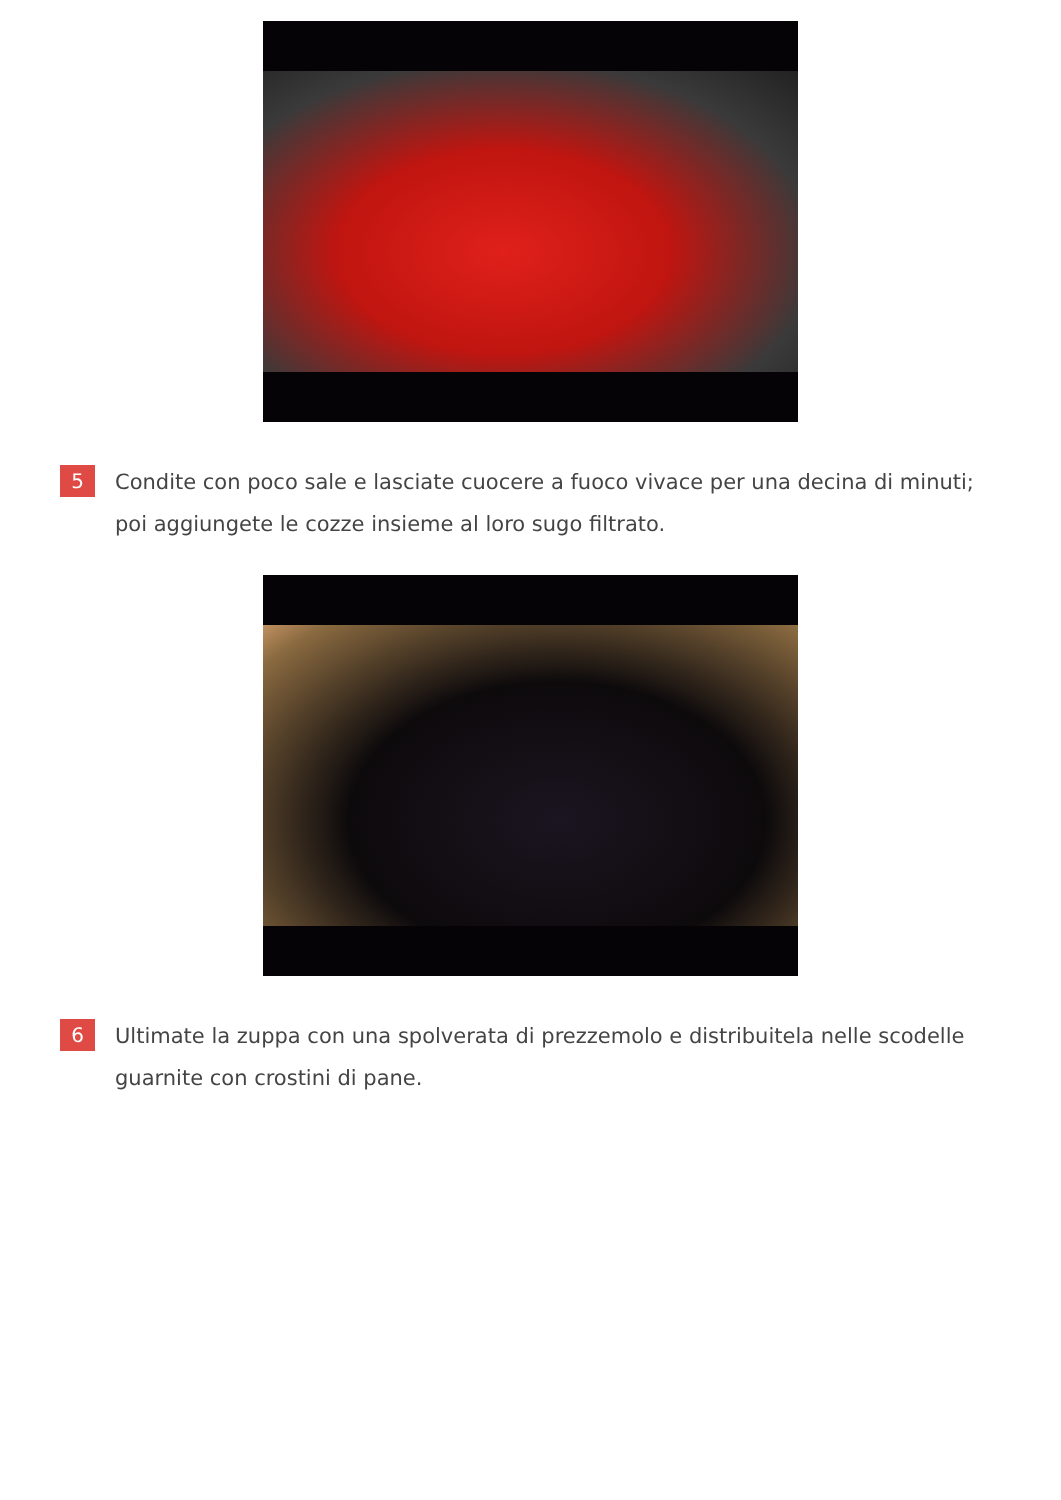5
Condite con poco sale e lasciate cuocere a fuoco vivace per una decina di minuti; poi aggiungete le cozze insieme al loro sugo filtrato.
6
Ultimate la zuppa con una spolverata di prezzemolo e distribuitela nelle scodelle guarnite con crostini di pane.